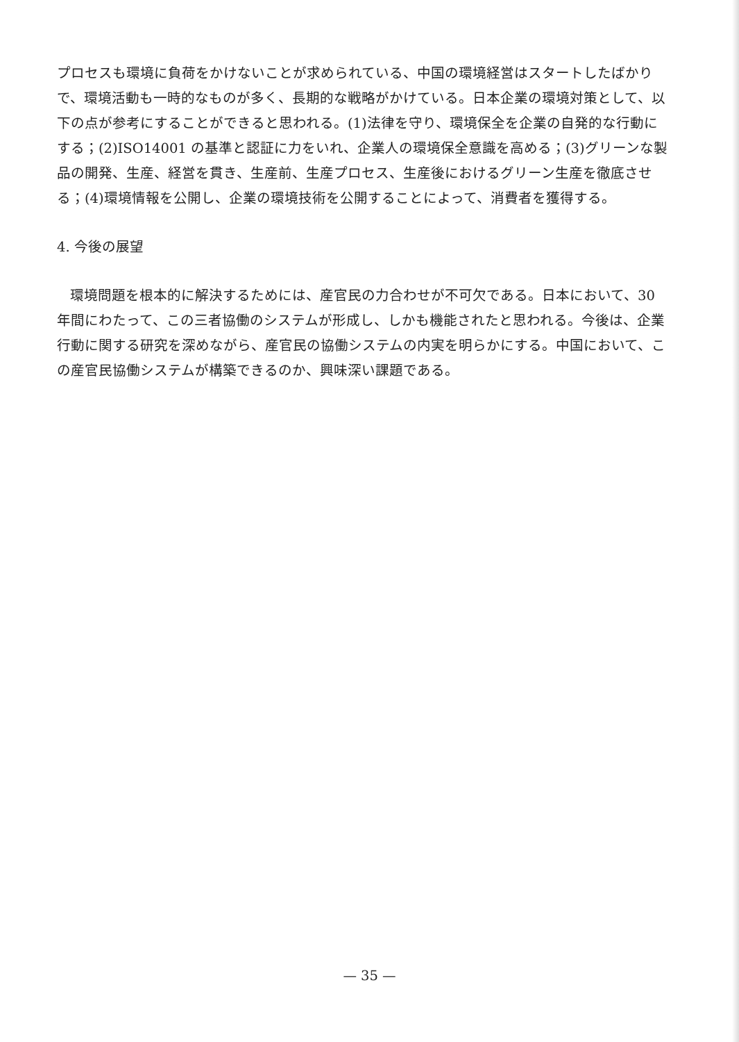プロセスも環境に負荷をかけないことが求められている、中国の環境経営はスタートしたばかりで、環境活動も一時的なものが多く、長期的な戦略がかけている。日本企業の環境対策として、以下の点が参考にすることができると思われる。(1)法律を守り、環境保全を企業の自発的な行動にする；(2)ISO14001 の基準と認証に力をいれ、企業人の環境保全意識を高める；(3)グリーンな製品の開発、生産、経営を貫き、生産前、生産プロセス、生産後におけるグリーン生産を徹底させる；(4)環境情報を公開し、企業の環境技術を公開することによって、消費者を獲得する。
4. 今後の展望
環境問題を根本的に解決するためには、産官民の力合わせが不可欠である。日本において、30 年間にわたって、この三者協働のシステムが形成し、しかも機能されたと思われる。今後は、企業行動に関する研究を深めながら、産官民の協働システムの内実を明らかにする。中国において、この産官民協働システムが構築できるのか、興味深い課題である。
— 35 —